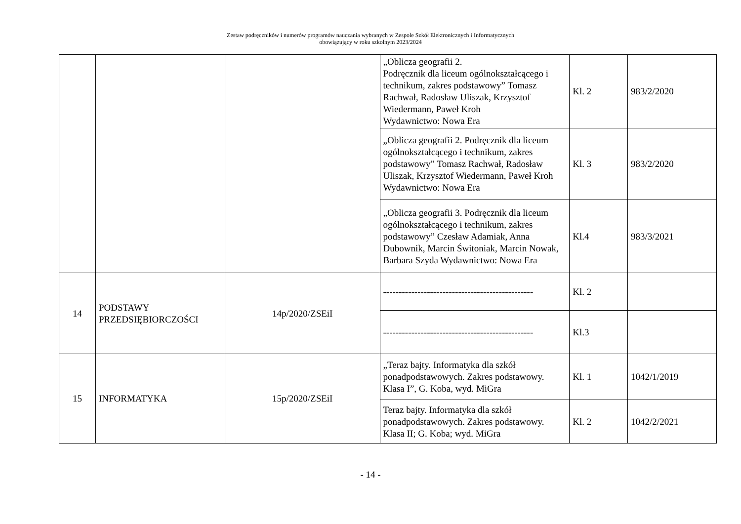Zestaw podręczników i numerów programów nauczania wybranych w Zespole Szkół Elektronicznych i Informatycznych
obowiązujący w roku szkolnym 2023/2024
| | | | „Oblicza geografii 2. Podręcznik dla liceum ogólnokształcącego i technikum, zakres podstawowy” Tomasz Rachwał, Radosław Uliszak, Krzysztof Wiedermann, Paweł Kroh Wydawnictwo: Nowa Era | Kl. 2 | 983/2/2020 |
| | | | „Oblicza geografii 2. Podręcznik dla liceum ogólnokształcącego i technikum, zakres podstawowy” Tomasz Rachwał, Radosław Uliszak, Krzysztof Wiedermann, Paweł Kroh Wydawnictwo: Nowa Era | Kl. 3 | 983/2/2020 |
| | | | „Oblicza geografii 3. Podręcznik dla liceum ogólnokształcącego i technikum, zakres podstawowy” Czesław Adamiak, Anna Dubownik, Marcin Świtoniak, Marcin Nowak, Barbara Szyda Wydawnictwo: Nowa Era | Kl.4 | 983/3/2021 |
| 14 | PODSTAWY PRZEDSIĘBIORCZOŚCI | 14p/2020/ZSEiI | ------------------------------------------------ | Kl. 2 | |
| | | | ------------------------------------------------ | Kl.3 | |
| 15 | INFORMATYKA | 15p/2020/ZSEiI | „Teraz bajty. Informatyka dla szkół ponadpodstawowych. Zakres podstawowy. Klasa I”, G. Koba, wyd. MiGra | Kl. 1 | 1042/1/2019 |
| | | | Teraz bajty. Informatyka dla szkół ponadpodstawowych. Zakres podstawowy. Klasa II; G. Koba; wyd. MiGra | Kl. 2 | 1042/2/2021 |
- 14 -